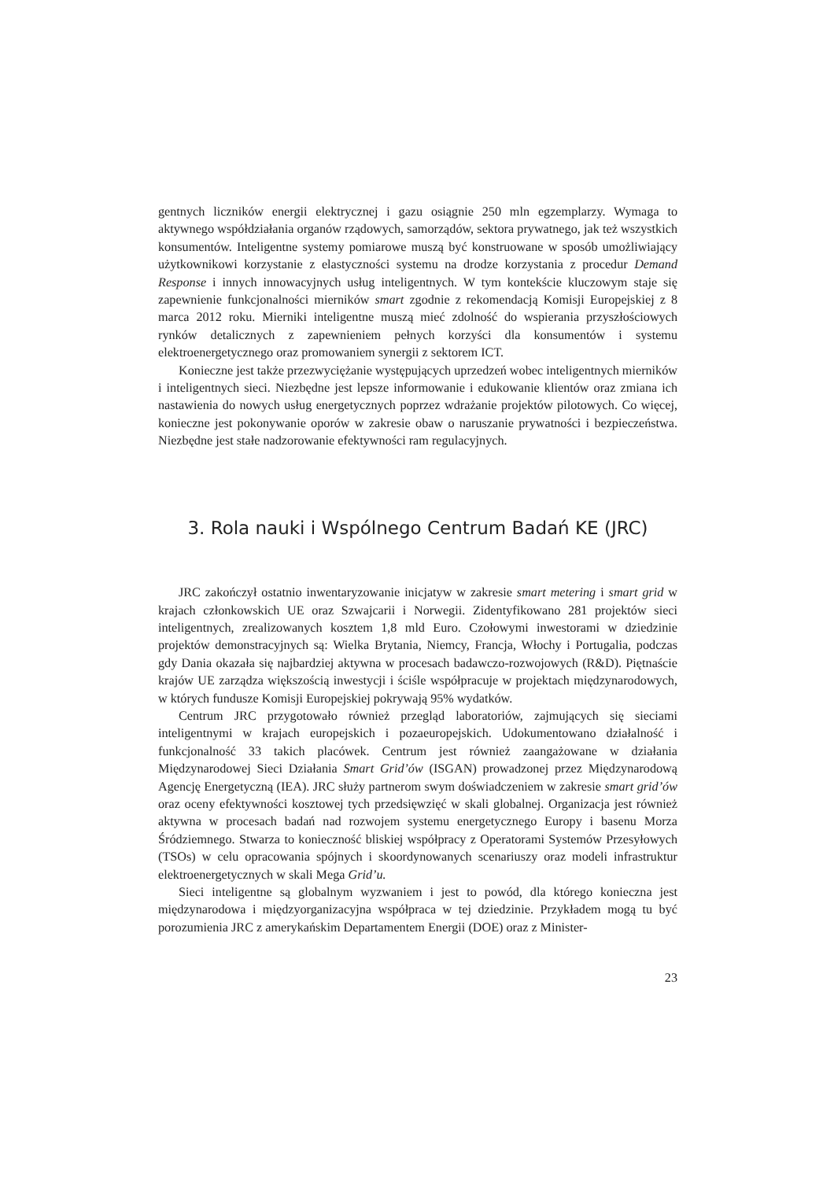gentnych liczników energii elektrycznej i gazu osiągnie 250 mln egzemplarzy. Wymaga to aktywnego współdziałania organów rządowych, samorządów, sektora prywatnego, jak też wszystkich konsumentów. Inteligentne systemy pomiarowe muszą być konstruowane w sposób umożliwiający użytkownikowi korzystanie z elastyczności systemu na drodze korzystania z procedur Demand Response i innych innowacyjnych usług inteligentnych. W tym kontekście kluczowym staje się zapewnienie funkcjonalności mierników smart zgodnie z rekomendacją Komisji Europejskiej z 8 marca 2012 roku. Mierniki inteligentne muszą mieć zdolność do wspierania przyszłościowych rynków detalicznych z zapewnieniem pełnych korzyści dla konsumentów i systemu elektroenergetycznego oraz promowaniem synergii z sektorem ICT.
Konieczne jest także przezwyciężanie występujących uprzedzeń wobec inteligentnych mierników i inteligentnych sieci. Niezbędne jest lepsze informowanie i edukowanie klientów oraz zmiana ich nastawienia do nowych usług energetycznych poprzez wdrażanie projektów pilotowych. Co więcej, konieczne jest pokonywanie oporów w zakresie obaw o naruszanie prywatności i bezpieczeństwa. Niezbędne jest stałe nadzorowanie efektywności ram regulacyjnych.
3. Rola nauki i Wspólnego Centrum Badań KE (JRC)
JRC zakończył ostatnio inwentaryzowanie inicjatyw w zakresie smart metering i smart grid w krajach członkowskich UE oraz Szwajcarii i Norwegii. Zidentyfikowano 281 projektów sieci inteligentnych, zrealizowanych kosztem 1,8 mld Euro. Czołowymi inwestorami w dziedzinie projektów demonstracyjnych są: Wielka Brytania, Niemcy, Francja, Włochy i Portugalia, podczas gdy Dania okazała się najbardziej aktywna w procesach badawczo-rozwojowych (R&D). Piętnaście krajów UE zarządza większością inwestycji i ściśle współpracuje w projektach międzynarodowych, w których fundusze Komisji Europejskiej pokrywają 95% wydatków.
Centrum JRC przygotowało również przegląd laboratoriów, zajmujących się sieciami inteligentnymi w krajach europejskich i pozaeuropejskich. Udokumentowano działalność i funkcjonalność 33 takich placówek. Centrum jest również zaangażowane w działania Międzynarodowej Sieci Działania Smart Grid’ów (ISGAN) prowadzonej przez Międzynarodową Agencję Energetyczną (IEA). JRC służy partnerom swym doświadczeniem w zakresie smart grid’ów oraz oceny efektywności kosztowej tych przedsięwzięć w skali globalnej. Organizacja jest również aktywna w procesach badań nad rozwojem systemu energetycznego Europy i basenu Morza Śródziemnego. Stwarza to konieczność bliskiej współpracy z Operatorami Systemów Przesyłowych (TSOs) w celu opracowania spójnych i skoordynowanych scenariuszy oraz modeli infrastruktur elektroenergetycznych w skali Mega Grid’u.
Sieci inteligentne są globalnym wyzwaniem i jest to powód, dla którego konieczna jest międzynarodowa i międzyorganizacyjna współpraca w tej dziedzinie. Przykładem mogą tu być porozumienia JRC z amerykańskim Departamentem Energii (DOE) oraz z Minister-
23